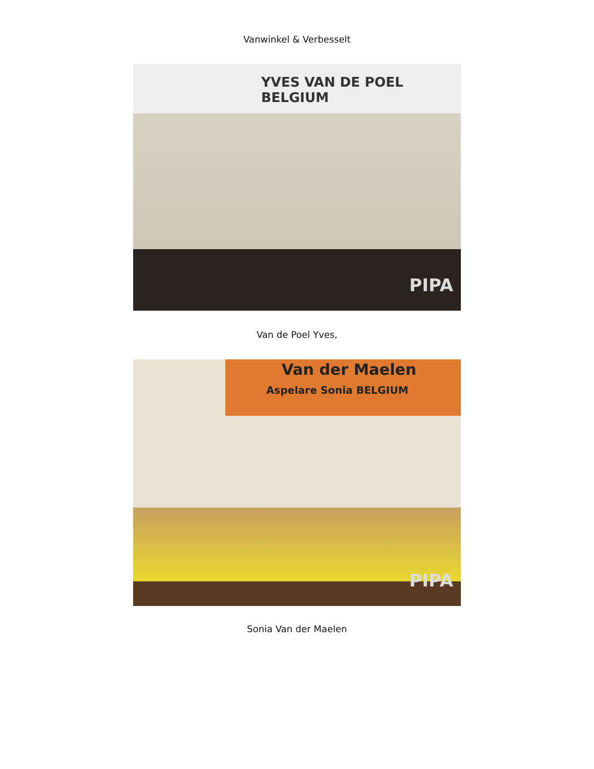Vanwinkel & Verbesselt
YVES VAN DE POEL BELGIUM
PIPA
Van de Poel Yves,
Van der Maelen
Aspelare Sonia BELGIUM
PIPA
Sonia Van der Maelen